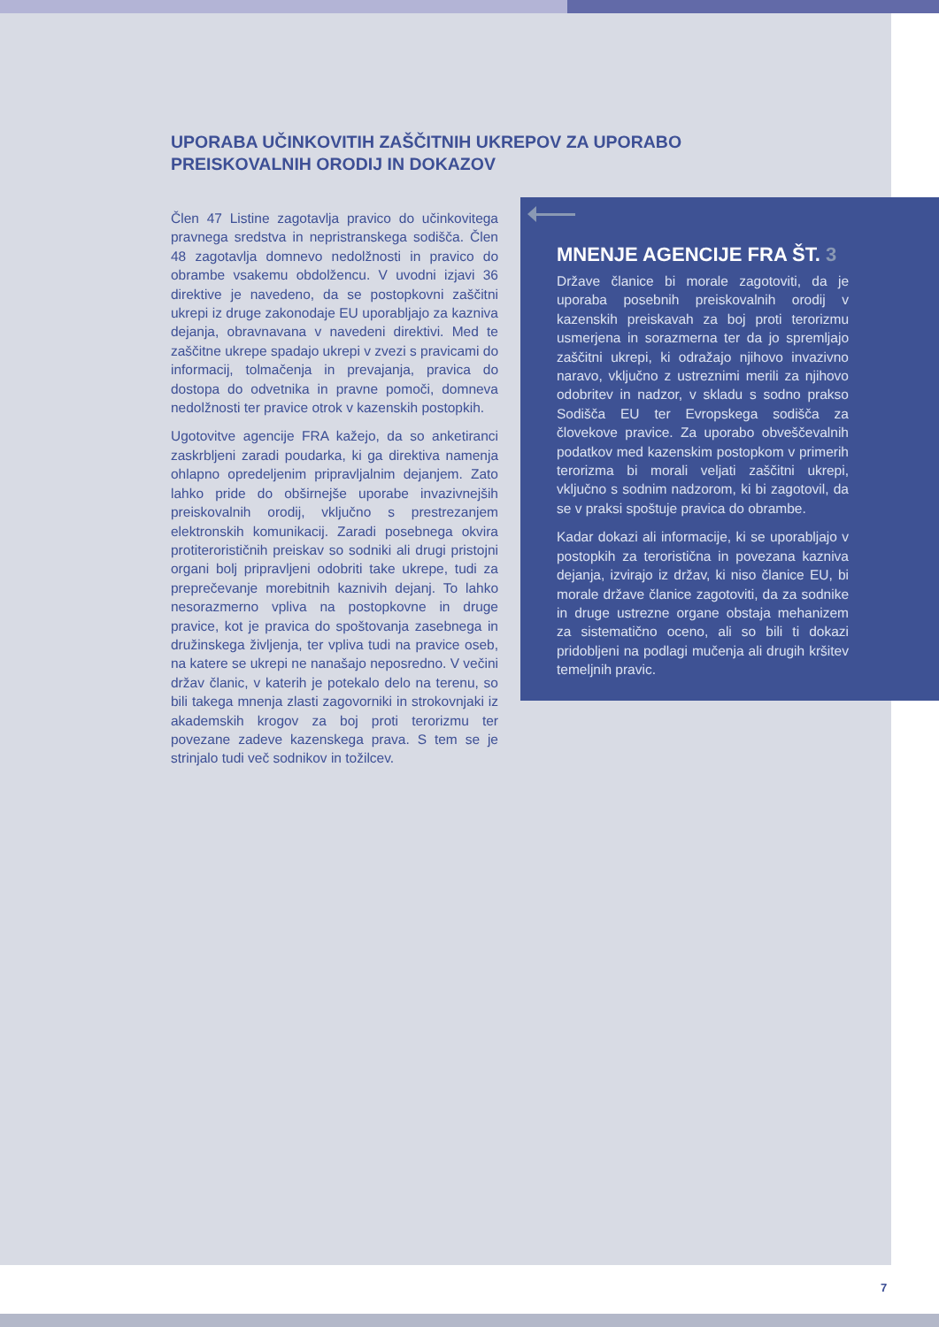UPORABA UČINKOVITIH ZAŠČITNIH UKREPOV ZA UPORABO PREISKOVALNIH ORODIJ IN DOKAZOV
Člen 47 Listine zagotavlja pravico do učinkovitega pravnega sredstva in nepristranskega sodišča. Člen 48 zagotavlja domnevo nedolžnosti in pravico do obrambe vsakemu obdolžencu. V uvodni izjavi 36 direktive je navedeno, da se postopkovni zaščitni ukrepi iz druge zakonodaje EU uporabljajo za kazniva dejanja, obravnavana v navedeni direktivi. Med te zaščitne ukrepe spadajo ukrepi v zvezi s pravicami do informacij, tolmačenja in prevajanja, pravica do dostopa do odvetnika in pravne pomoči, domneva nedolžnosti ter pravice otrok v kazenskih postopkih.
Ugotovitve agencije FRA kažejo, da so anketiranci zaskrbljeni zaradi poudarka, ki ga direktiva namenja ohlapno opredeljenim pripravljalnim dejanjem. Zato lahko pride do obširnejše uporabe invazivnejših preiskovalnih orodij, vključno s prestrezanjem elektronskih komunikacij. Zaradi posebnega okvira protiterorističnih preiskav so sodniki ali drugi pristojni organi bolj pripravljeni odobriti take ukrepe, tudi za preprečevanje morebitnih kaznivih dejanj. To lahko nesorazmerno vpliva na postopkovne in druge pravice, kot je pravica do spoštovanja zasebnega in družinskega življenja, ter vpliva tudi na pravice oseb, na katere se ukrepi ne nanašajo neposredno. V večini držav članic, v katerih je potekalo delo na terenu, so bili takega mnenja zlasti zagovorniki in strokovnjaki iz akademskih krogov za boj proti terorizmu ter povezane zadeve kazenskega prava. S tem se je strinjalo tudi več sodnikov in tožilcev.
MNENJE AGENCIJE FRA ŠT. 3
Države članice bi morale zagotoviti, da je uporaba posebnih preiskovalnih orodij v kazenskih preiskavah za boj proti terorizmu usmerjena in sorazmerna ter da jo spremljajo zaščitni ukrepi, ki odražajo njihovo invazivno naravo, vključno z ustreznimi merili za njihovo odobritev in nadzor, v skladu s sodno prakso Sodišča EU ter Evropskega sodišča za človekove pravice. Za uporabo obveščevalnih podatkov med kazenskim postopkom v primerih terorizma bi morali veljati zaščitni ukrepi, vključno s sodnim nadzorom, ki bi zagotovil, da se v praksi spoštuje pravica do obrambe.
Kadar dokazi ali informacije, ki se uporabljajo v postopkih za teroristična in povezana kazniva dejanja, izvirajo iz držav, ki niso članice EU, bi morale države članice zagotoviti, da za sodnike in druge ustrezne organe obstaja mehanizem za sistematično oceno, ali so bili ti dokazi pridobljeni na podlagi mučenja ali drugih kršitev temeljnih pravic.
7